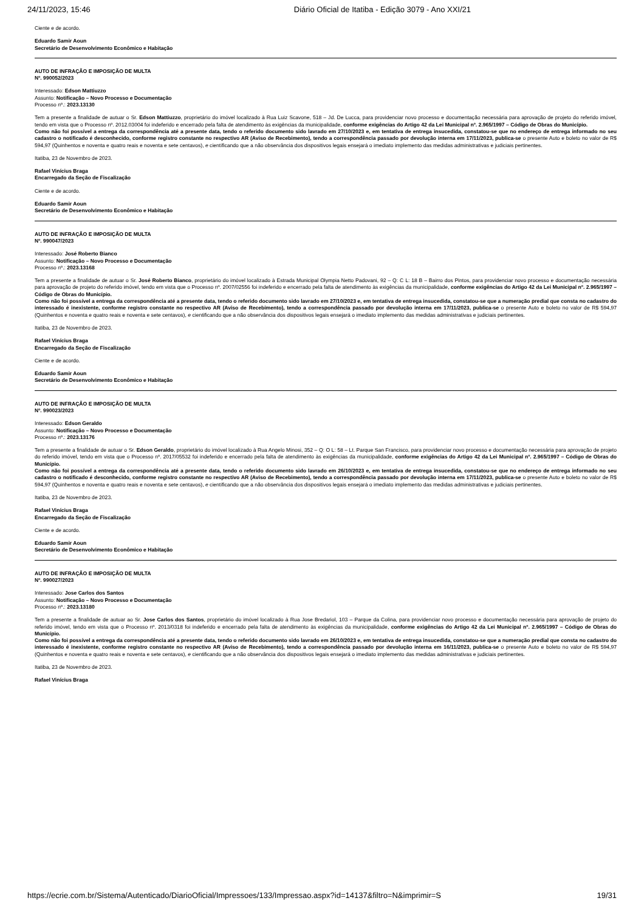24/11/2023, 15:46 Diário Oficial de Itatiba - Edição 3079 - Ano XXI/21
Ciente e de acordo.
Eduardo Samir Aoun
Secretário de Desenvolvimento Econômico e Habitação
AUTO DE INFRAÇÃO E IMPOSIÇÃO DE MULTA
Nº. 990052/2023
Interessado: Edson Mattiuzzo
Assunto: Notificação – Novo Processo e Documentação
Processo nº.: 2023.13130
Tem a presente a finalidade de autuar o Sr. Edson Mattiuzzo, proprietário do imóvel localizado à Rua Luiz Scavone, 518 – Jd. De Lucca, para providenciar novo processo e documentação necessária para aprovação de projeto do referido imóvel, tendo em vista que o Processo nº. 2012.03004 foi indeferido e encerrado pela falta de atendimento às exigências da municipalidade, conforme exigências do Artigo 42 da Lei Municipal nº. 2.965/1997 – Código de Obras do Município.
Como não foi possível a entrega da correspondência até a presente data, tendo o referido documento sido lavrado em 27/10/2023 e, em tentativa de entrega insucedida, constatou-se que no endereço de entrega informado no seu cadastro o notificado é desconhecido, conforme registro constante no respectivo AR (Aviso de Recebimento), tendo a correspondência passado por devolução interna em 17/11/2023, publica-se o presente Auto e boleto no valor de R$ 594,97 (Quinhentos e noventa e quatro reais e noventa e sete centavos), e cientificando que a não observância dos dispositivos legais ensejará o imediato implemento das medidas administrativas e judiciais pertinentes.
Itatiba, 23 de Novembro de 2023.
Rafael Vinícius Braga
Encarregado da Seção de Fiscalização
Ciente e de acordo.
Eduardo Samir Aoun
Secretário de Desenvolvimento Econômico e Habitação
AUTO DE INFRAÇÃO E IMPOSIÇÃO DE MULTA
Nº. 990047/2023
Interessado: José Roberto Bianco
Assunto: Notificação – Novo Processo e Documentação
Processo nº.: 2023.13168
Tem a presente a finalidade de autuar o Sr. José Roberto Bianco, proprietário do imóvel localizado à Estrada Municipal Olympia Netto Padovani, 92 – Q: C L: 18 B – Bairro dos Pintos, para providenciar novo processo e documentação necessária para aprovação de projeto do referido imóvel, tendo em vista que o Processo nº. 2007/02556 foi indeferido e encerrado pela falta de atendimento às exigências da municipalidade, conforme exigências do Artigo 42 da Lei Municipal nº. 2.965/1997 – Código de Obras do Município.
Como não foi possível a entrega da correspondência até a presente data, tendo o referido documento sido lavrado em 27/10/2023 e, em tentativa de entrega insucedida, constatou-se que a numeração predial que consta no cadastro do interessado é inexistente, conforme registro constante no respectivo AR (Aviso de Recebimento), tendo a correspondência passado por devolução interna em 17/11/2023, publica-se o presente Auto e boleto no valor de R$ 594,97 (Quinhentos e noventa e quatro reais e noventa e sete centavos), e cientificando que a não observância dos dispositivos legais ensejará o imediato implemento das medidas administrativas e judiciais pertinentes.
Itatiba, 23 de Novembro de 2023.
Rafael Vinícius Braga
Encarregado da Seção de Fiscalização
Ciente e de acordo.
Eduardo Samir Aoun
Secretário de Desenvolvimento Econômico e Habitação
AUTO DE INFRAÇÃO E IMPOSIÇÃO DE MULTA
Nº. 990023/2023
Interessado: Edson Geraldo
Assunto: Notificação – Novo Processo e Documentação
Processo nº.: 2023.13176
Tem a presente a finalidade de autuar o Sr. Edson Geraldo, proprietário do imóvel localizado à Rua Angelo Minosi, 352 – Q: O L: 58 – Lt. Parque San Francisco, para providenciar novo processo e documentação necessária para aprovação de projeto do referido imóvel, tendo em vista que o Processo nº. 2017/05532 foi indeferido e encerrado pela falta de atendimento às exigências da municipalidade, conforme exigências do Artigo 42 da Lei Municipal nº. 2.965/1997 – Código de Obras do Município.
Como não foi possível a entrega da correspondência até a presente data, tendo o referido documento sido lavrado em 26/10/2023 e, em tentativa de entrega insucedida, constatou-se que no endereço de entrega informado no seu cadastro o notificado é desconhecido, conforme registro constante no respectivo AR (Aviso de Recebimento), tendo a correspondência passado por devolução interna em 17/11/2023, publica-se o presente Auto e boleto no valor de R$ 594,97 (Quinhentos e noventa e quatro reais e noventa e sete centavos), e cientificando que a não observância dos dispositivos legais ensejará o imediato implemento das medidas administrativas e judiciais pertinentes.
Itatiba, 23 de Novembro de 2023.
Rafael Vinícius Braga
Encarregado da Seção de Fiscalização
Ciente e de acordo.
Eduardo Samir Aoun
Secretário de Desenvolvimento Econômico e Habitação
AUTO DE INFRAÇÃO E IMPOSIÇÃO DE MULTA
Nº. 990027/2023
Interessado: Jose Carlos dos Santos
Assunto: Notificação – Novo Processo e Documentação
Processo nº.: 2023.13180
Tem a presente a finalidade de autuar ao Sr. Jose Carlos dos Santos, proprietário do imóvel localizado à Rua Jose Bredariol, 103 – Parque da Colina, para providenciar novo processo e documentação necessária para aprovação de projeto do referido imóvel, tendo em vista que o Processo nº. 2013/0318 foi indeferido e encerrado pela falta de atendimento às exigências da municipalidade, conforme exigências do Artigo 42 da Lei Municipal nº. 2.965/1997 – Código de Obras do Município.
Como não foi possível a entrega da correspondência até a presente data, tendo o referido documento sido lavrado em 26/10/2023 e, em tentativa de entrega insucedida, constatou-se que a numeração predial que consta no cadastro do interessado é inexistente, conforme registro constante no respectivo AR (Aviso de Recebimento), tendo a correspondência passado por devolução interna em 16/11/2023, publica-se o presente Auto e boleto no valor de R$ 594,97 (Quinhentos e noventa e quatro reais e noventa e sete centavos), e cientificando que a não observância dos dispositivos legais ensejará o imediato implemento das medidas administrativas e judiciais pertinentes.
Itatiba, 23 de Novembro de 2023.
Rafael Vinícius Braga
https://ecrie.com.br/Sistema/Autenticado/DiarioOficial/Impressoes/133/Impressao.aspx?id=14137&filtro=N&imprimir=S 19/31